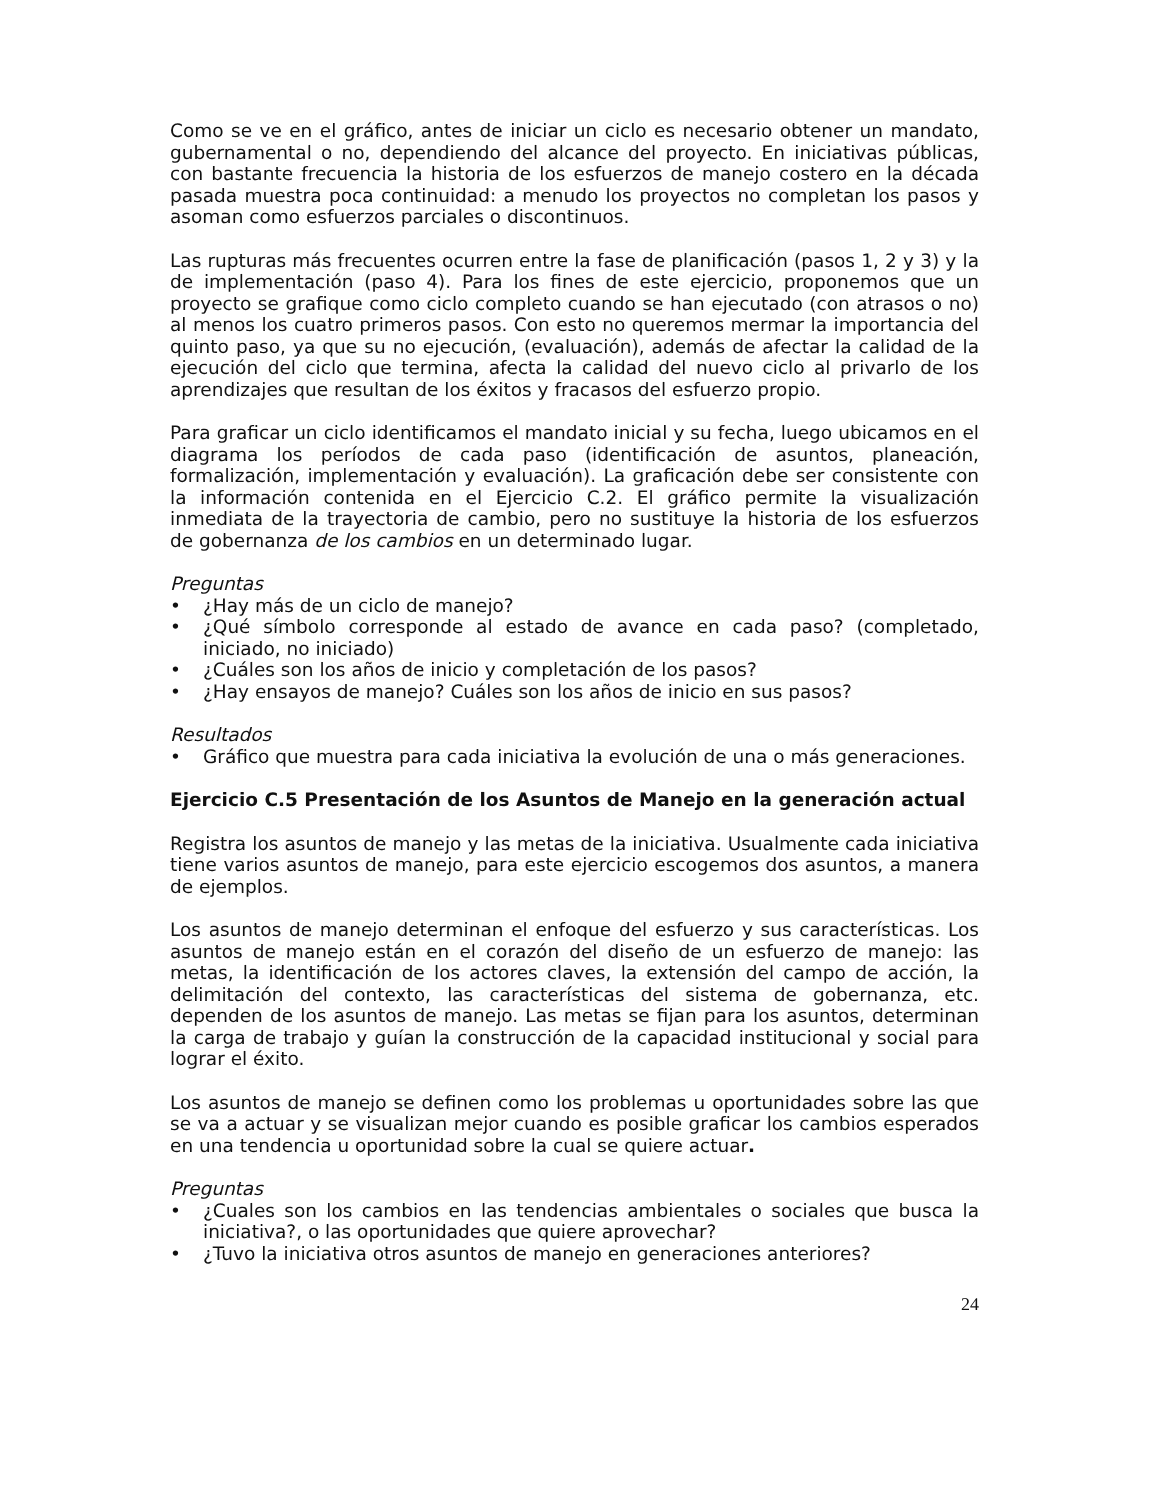Como se ve en el gráfico, antes de iniciar un ciclo es necesario obtener un mandato, gubernamental o no, dependiendo del alcance del proyecto. En iniciativas públicas, con bastante frecuencia la historia de los esfuerzos de manejo costero en la década pasada muestra poca continuidad: a menudo los proyectos no completan los pasos y asoman como esfuerzos parciales o discontinuos.
Las rupturas más frecuentes ocurren entre la fase de planificación (pasos 1, 2 y 3) y la de implementación (paso 4). Para los fines de este ejercicio, proponemos que un proyecto se grafique como ciclo completo cuando se han ejecutado (con atrasos o no) al menos los cuatro primeros pasos. Con esto no queremos mermar la importancia del quinto paso, ya que su no ejecución, (evaluación), además de afectar la calidad de la ejecución del ciclo que termina, afecta la calidad del nuevo ciclo al privarlo de los aprendizajes que resultan de los éxitos y fracasos del esfuerzo propio.
Para graficar un ciclo identificamos el mandato inicial y su fecha, luego ubicamos en el diagrama los períodos de cada paso (identificación de asuntos, planeación, formalización, implementación y evaluación). La graficación debe ser consistente con la información contenida en el Ejercicio C.2. El gráfico permite la visualización inmediata de la trayectoria de cambio, pero no sustituye la historia de los esfuerzos de gobernanza de los cambios en un determinado lugar.
Preguntas
• ¿Hay más de un ciclo de manejo?
• ¿Qué símbolo corresponde al estado de avance en cada paso? (completado, iniciado, no iniciado)
• ¿Cuáles son los años de inicio y completación de los pasos?
• ¿Hay ensayos de manejo? Cuáles son los años de inicio en sus pasos?
Resultados
• Gráfico que muestra para cada iniciativa la evolución de una o más generaciones.
Ejercicio C.5 Presentación de los Asuntos de Manejo en la generación actual
Registra los asuntos de manejo y las metas de la iniciativa. Usualmente cada iniciativa tiene varios asuntos de manejo, para este ejercicio escogemos dos asuntos, a manera de ejemplos.
Los asuntos de manejo determinan el enfoque del esfuerzo y sus características. Los asuntos de manejo están en el corazón del diseño de un esfuerzo de manejo: las metas, la identificación de los actores claves, la extensión del campo de acción, la delimitación del contexto, las características del sistema de gobernanza, etc. dependen de los asuntos de manejo. Las metas se fijan para los asuntos, determinan la carga de trabajo y guían la construcción de la capacidad institucional y social para lograr el éxito.
Los asuntos de manejo se definen como los problemas u oportunidades sobre las que se va a actuar y se visualizan mejor cuando es posible graficar los cambios esperados en una tendencia u oportunidad sobre la cual se quiere actuar.
Preguntas
• ¿Cuales son los cambios en las tendencias ambientales o sociales que busca la iniciativa?, o las oportunidades que quiere aprovechar?
• ¿Tuvo la iniciativa otros asuntos de manejo en generaciones anteriores?
24